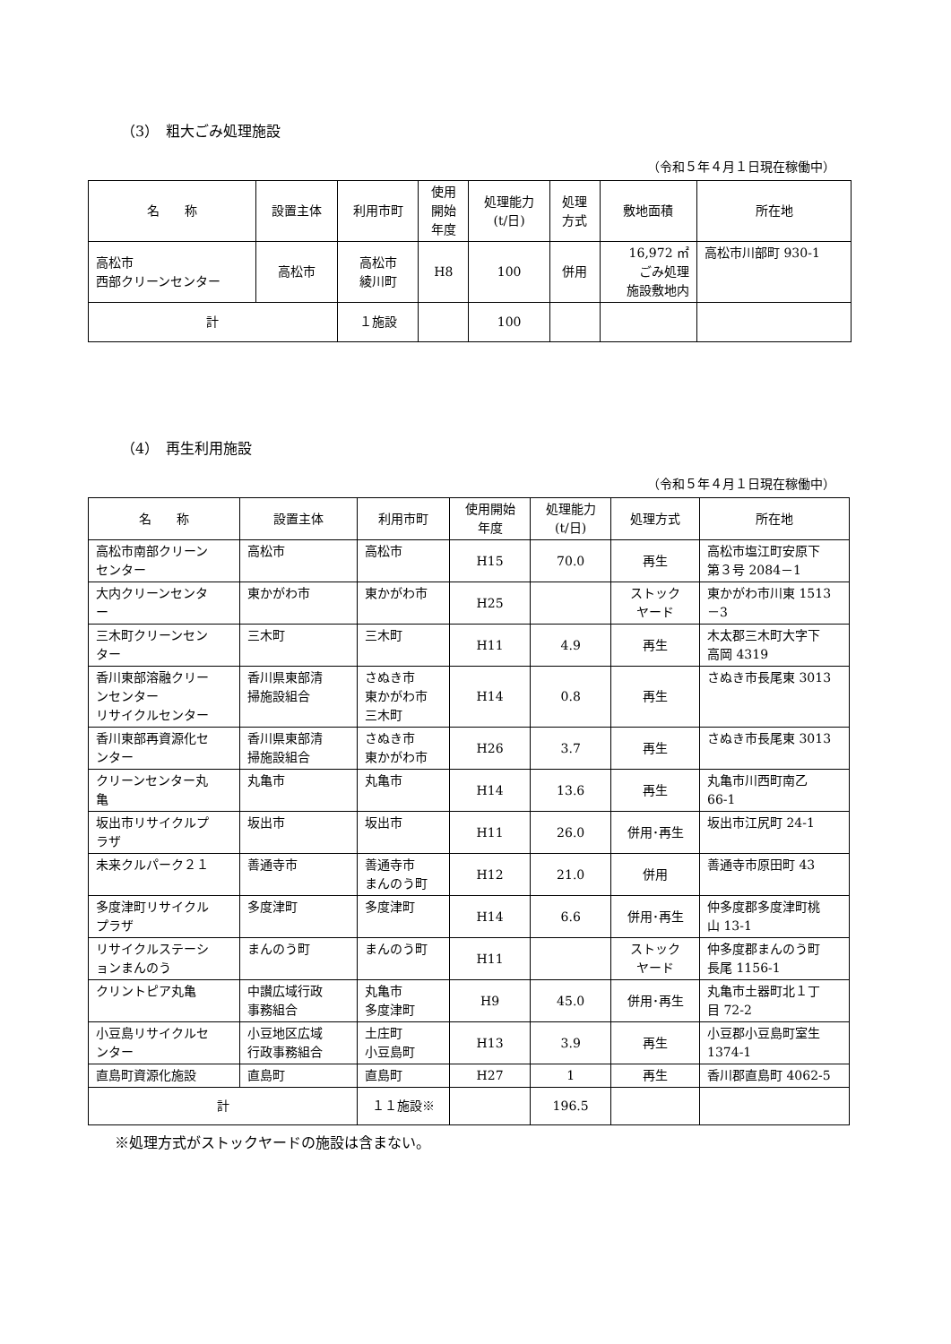（3）　粗大ごみ処理施設
（令和５年４月１日現在稼働中）
| 名 称 | 設置主体 | 利用市町 | 使用 開始 年度 | 処理能力 (t/日) | 処理 方式 | 敷地面積 | 所在地 |
| --- | --- | --- | --- | --- | --- | --- | --- |
| 高松市 西部クリーンセンター | 高松市 | 高松市 綾川町 | H8 | 100 | 併用 | 16,972 ㎡ ごみ処理 施設敷地内 | 高松市川部町 930-1 |
| 計 | | １施設 | | 100 | | | |
（4）　再生利用施設
（令和５年４月１日現在稼働中）
| 名 称 | 設置主体 | 利用市町 | 使用開始 年度 | 処理能力 (t/日) | 処理方式 | 所在地 |
| --- | --- | --- | --- | --- | --- | --- |
| 高松市南部クリーン センター | 高松市 | 高松市 | H15 | 70.0 | 再生 | 高松市塩江町安原下 第３号 2084－1 |
| 大内クリーンセンタ ー | 東かがわ市 | 東かがわ市 | H25 | | ストック ヤード | 東かがわ市川東 1513 －3 |
| 三木町クリーンセン ター | 三木町 | 三木町 | H11 | 4.9 | 再生 | 木太郡三木町大字下 高岡 4319 |
| 香川東部溶融クリー ンセンター リサイクルセンター | 香川県東部清 掃施設組合 | さぬき市 東かがわ市 三木町 | H14 | 0.8 | 再生 | さぬき市長尾東 3013 |
| 香川東部再資源化セ ンター | 香川県東部清 掃施設組合 | さぬき市 東かがわ市 | H26 | 3.7 | 再生 | さぬき市長尾東 3013 |
| クリーンセンター丸 亀 | 丸亀市 | 丸亀市 | H14 | 13.6 | 再生 | 丸亀市川西町南乙 66-1 |
| 坂出市リサイクルプ ラザ | 坂出市 | 坂出市 | H11 | 26.0 | 併用･再生 | 坂出市江尻町 24-1 |
| 未来クルパーク２１ | 善通寺市 | 善通寺市 まんのう町 | H12 | 21.0 | 併用 | 善通寺市原田町 43 |
| 多度津町リサイクル プラザ | 多度津町 | 多度津町 | H14 | 6.6 | 併用･再生 | 仲多度郡多度津町桃 山 13-1 |
| リサイクルステーシ ョンまんのう | まんのう町 | まんのう町 | H11 | | ストック ヤード | 仲多度郡まんのう町 長尾 1156-1 |
| クリントピア丸亀 | 中讃広域行政 事務組合 | 丸亀市 多度津町 | H9 | 45.0 | 併用･再生 | 丸亀市土器町北１丁 目 72-2 |
| 小豆島リサイクルセ ンター | 小豆地区広域 行政事務組合 | 土庄町 小豆島町 | H13 | 3.9 | 再生 | 小豆郡小豆島町室生 1374-1 |
| 直島町資源化施設 | 直島町 | 直島町 | H27 | 1 | 再生 | 香川郡直島町 4062-5 |
| 計 | | １１施設※ | | 196.5 | | |
※処理方式がストックヤードの施設は含まない。